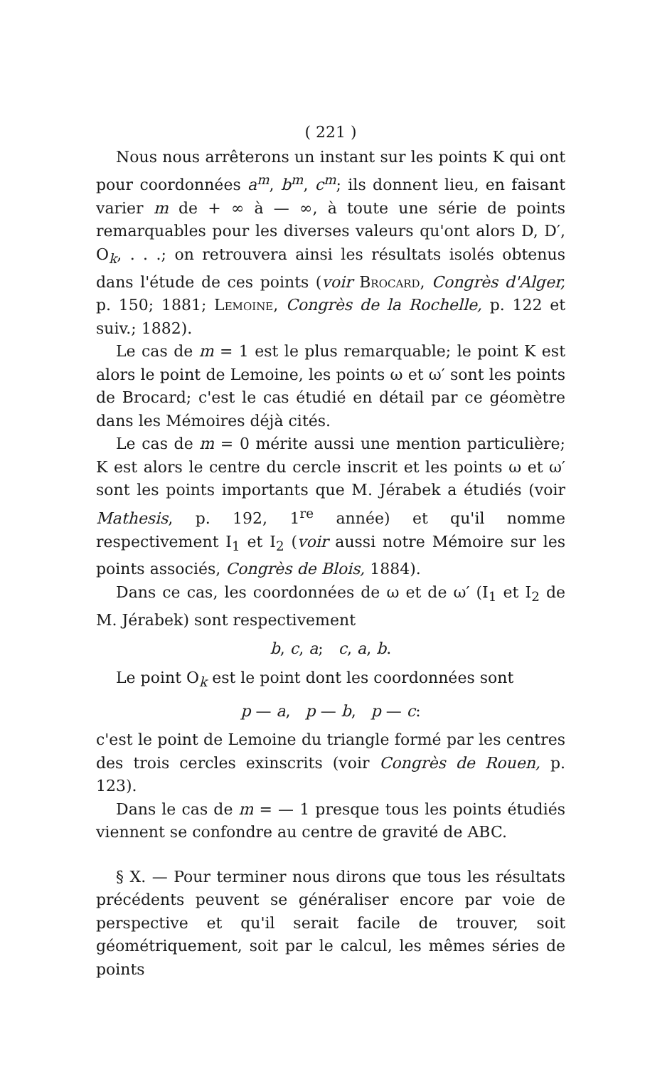( 221 )
Nous nous arrêterons un instant sur les points K qui ont pour coordonnées a<sup>m</sup>, b<sup>m</sup>, c<sup>m</sup>; ils donnent lieu, en faisant varier m de + ∞ à — ∞, à toute une série de points remarquables pour les diverses valeurs qu'ont alors D, D′, O<sub>k</sub>, . . .; on retrouvera ainsi les résultats isolés obtenus dans l'étude de ces points (voir Brocard, Congrès d'Alger, p. 150; 1881; Lemoine, Congrès de la Rochelle, p. 122 et suiv.; 1882).
Le cas de m = 1 est le plus remarquable; le point K est alors le point de Lemoine, les points ω et ω′ sont les points de Brocard; c'est le cas étudié en détail par ce géomètre dans les Mémoires déjà cités.
Le cas de m = 0 mérite aussi une mention particulière; K est alors le centre du cercle inscrit et les points ω et ω′ sont les points importants que M. Jérabek a étudiés (voir Mathesis, p. 192, 1<sup>re</sup> année) et qu'il nomme respectivement I<sub>1</sub> et I<sub>2</sub> (voir aussi notre Mémoire sur les points associés, Congrès de Blois, 1884).
Dans ce cas, les coordonnées de ω et de ω′ (I<sub>1</sub> et I<sub>2</sub> de M. Jérabek) sont respectivement
b, c, a; c, a, b.
Le point O<sub>k</sub> est le point dont les coordonnées sont
p — a, p — b, p — c:
c'est le point de Lemoine du triangle formé par les centres des trois cercles exinscrits (voir Congrès de Rouen, p. 123).
Dans le cas de m = — 1 presque tous les points étudiés viennent se confondre au centre de gravité de ABC.
§ X. — Pour terminer nous dirons que tous les résultats précédents peuvent se généraliser encore par voie de perspective et qu'il serait facile de trouver, soit géométriquement, soit par le calcul, les mêmes séries de points